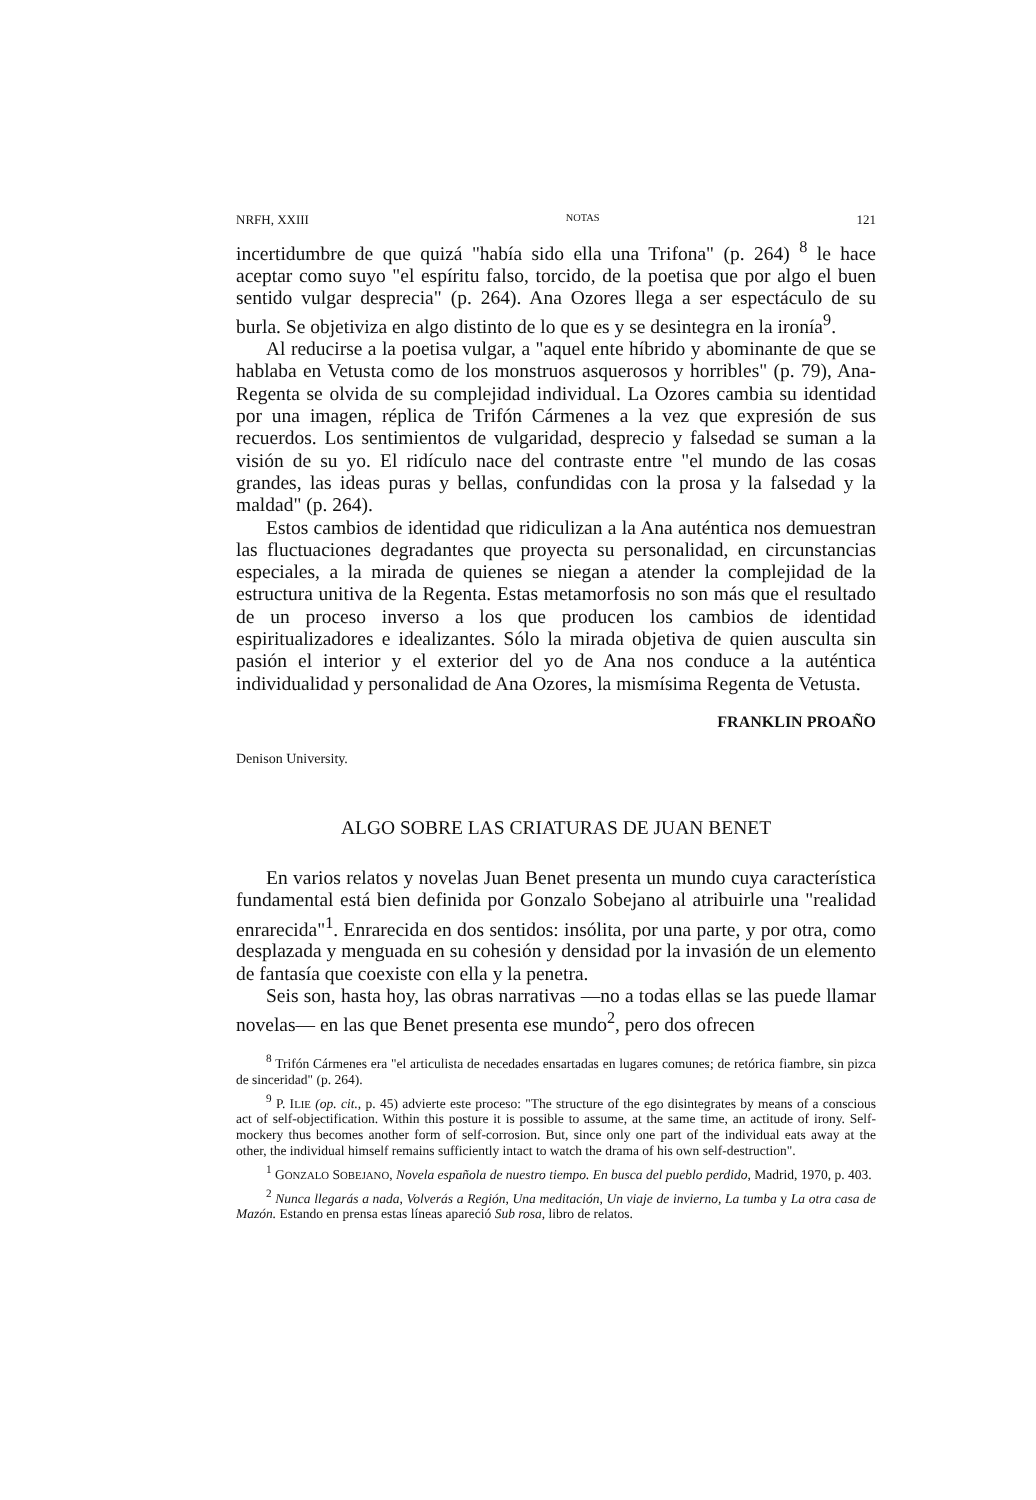NRFH, XXIII NOTAS 121
incertidumbre de que quizá "había sido ella una Trifona" (p. 264) <sup>8</sup> le hace aceptar como suyo "el espíritu falso, torcido, de la poetisa que por algo el buen sentido vulgar desprecia" (p. 264). Ana Ozores llega a ser espectáculo de su burla. Se objetiviza en algo distinto de lo que es y se desintegra en la ironía<sup>9</sup>.
Al reducirse a la poetisa vulgar, a "aquel ente híbrido y abominante de que se hablaba en Vetusta como de los monstruos asquerosos y horribles" (p. 79), Ana-Regenta se olvida de su complejidad individual. La Ozores cambia su identidad por una imagen, réplica de Trifón Cármenes a la vez que expresión de sus recuerdos. Los sentimientos de vulgaridad, desprecio y falsedad se suman a la visión de su yo. El ridículo nace del contraste entre "el mundo de las cosas grandes, las ideas puras y bellas, confundidas con la prosa y la falsedad y la maldad" (p. 264).
Estos cambios de identidad que ridiculizan a la Ana auténtica nos demuestran las fluctuaciones degradantes que proyecta su personalidad, en circunstancias especiales, a la mirada de quienes se niegan a atender la complejidad de la estructura unitiva de la Regenta. Estas metamorfosis no son más que el resultado de un proceso inverso a los que producen los cambios de identidad espiritualizadores e idealizantes. Sólo la mirada objetiva de quien ausculta sin pasión el interior y el exterior del yo de Ana nos conduce a la auténtica individualidad y personalidad de Ana Ozores, la mismísima Regenta de Vetusta.
FRANKLIN PROAÑO
Denison University.
ALGO SOBRE LAS CRIATURAS DE JUAN BENET
En varios relatos y novelas Juan Benet presenta un mundo cuya característica fundamental está bien definida por Gonzalo Sobejano al atribuirle una "realidad enrarecida"<sup>1</sup>. Enrarecida en dos sentidos: insólita, por una parte, y por otra, como desplazada y menguada en su cohesión y densidad por la invasión de un elemento de fantasía que coexiste con ella y la penetra.
Seis son, hasta hoy, las obras narrativas —no a todas ellas se las puede llamar novelas— en las que Benet presenta ese mundo<sup>2</sup>, pero dos ofrecen
<sup>8</sup> Trifón Cármenes era "el articulista de necedades ensartadas en lugares comunes; de retórica fiambre, sin pizca de sinceridad" (p. 264).
<sup>9</sup> P. ILIE (op. cit., p. 45) advierte este proceso: "The structure of the ego disintegrates by means of a conscious act of self-objectification. Within this posture it is possible to assume, at the same time, an actitude of irony. Self-mockery thus becomes another form of self-corrosion. But, since only one part of the individual eats away at the other, the individual himself remains sufficiently intact to watch the drama of his own self-destruction".
<sup>1</sup> GONZALO SOBEJANO, Novela española de nuestro tiempo. En busca del pueblo perdido, Madrid, 1970, p. 403.
<sup>2</sup> Nunca llegarás a nada, Volverás a Región, Una meditación, Un viaje de invierno, La tumba y La otra casa de Mazón. Estando en prensa estas líneas apareció Sub rosa, libro de relatos.